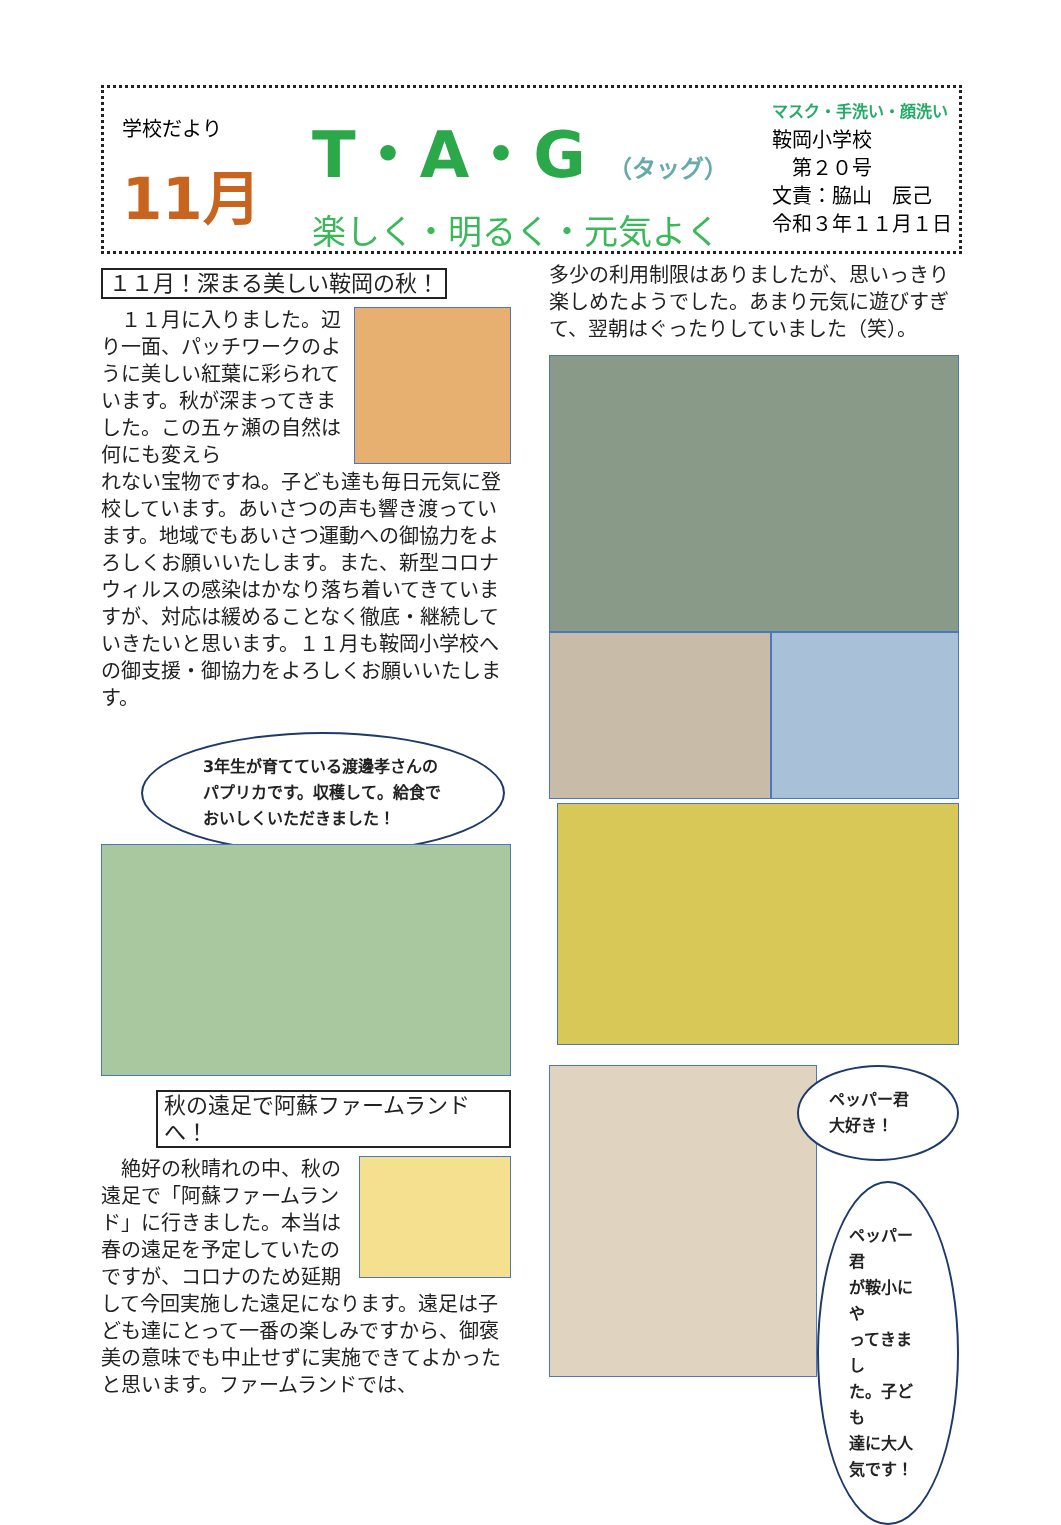学校だより
11月
T・A・G （タッグ）
楽しく・明るく・元気よく
マスク・手洗い・顔洗い
鞍岡小学校
　第２０号
文責：脇山　辰己
令和３年１１月１日
１１月！深まる美しい鞍岡の秋！
　１１月に入りました。辺り一面、パッチワークのように美しい紅葉に彩られています。秋が深まってきました。この五ヶ瀬の自然は何にも変えら
れない宝物ですね。子ども達も毎日元気に登校しています。あいさつの声も響き渡っています。地域でもあいさつ運動への御協力をよろしくお願いいたします。また、新型コロナウィルスの感染はかなり落ち着いてきていますが、対応は緩めることなく徹底・継続していきたいと思います。１１月も鞍岡小学校への御支援・御協力をよろしくお願いいたします。
3年生が育てている渡邊孝さんのパプリカです。収穫して。給食でおいしくいただきました！
秋の遠足で阿蘇ファームランドへ！
　絶好の秋晴れの中、秋の遠足で「阿蘇ファームランド」に行きました。本当は春の遠足を予定していたのですが、コロナのため延期
して今回実施した遠足になります。遠足は子ども達にとって一番の楽しみですから、御褒美の意味でも中止せずに実施できてよかったと思います。ファームランドでは、
多少の利用制限はありましたが、思いっきり楽しめたようでした。あまり元気に遊びすぎて、翌朝はぐったりしていました（笑）。
ペッパー君
大好き！
ペッパー君
が鞍小にや
ってきまし
た。子ども
達に大人
気です！